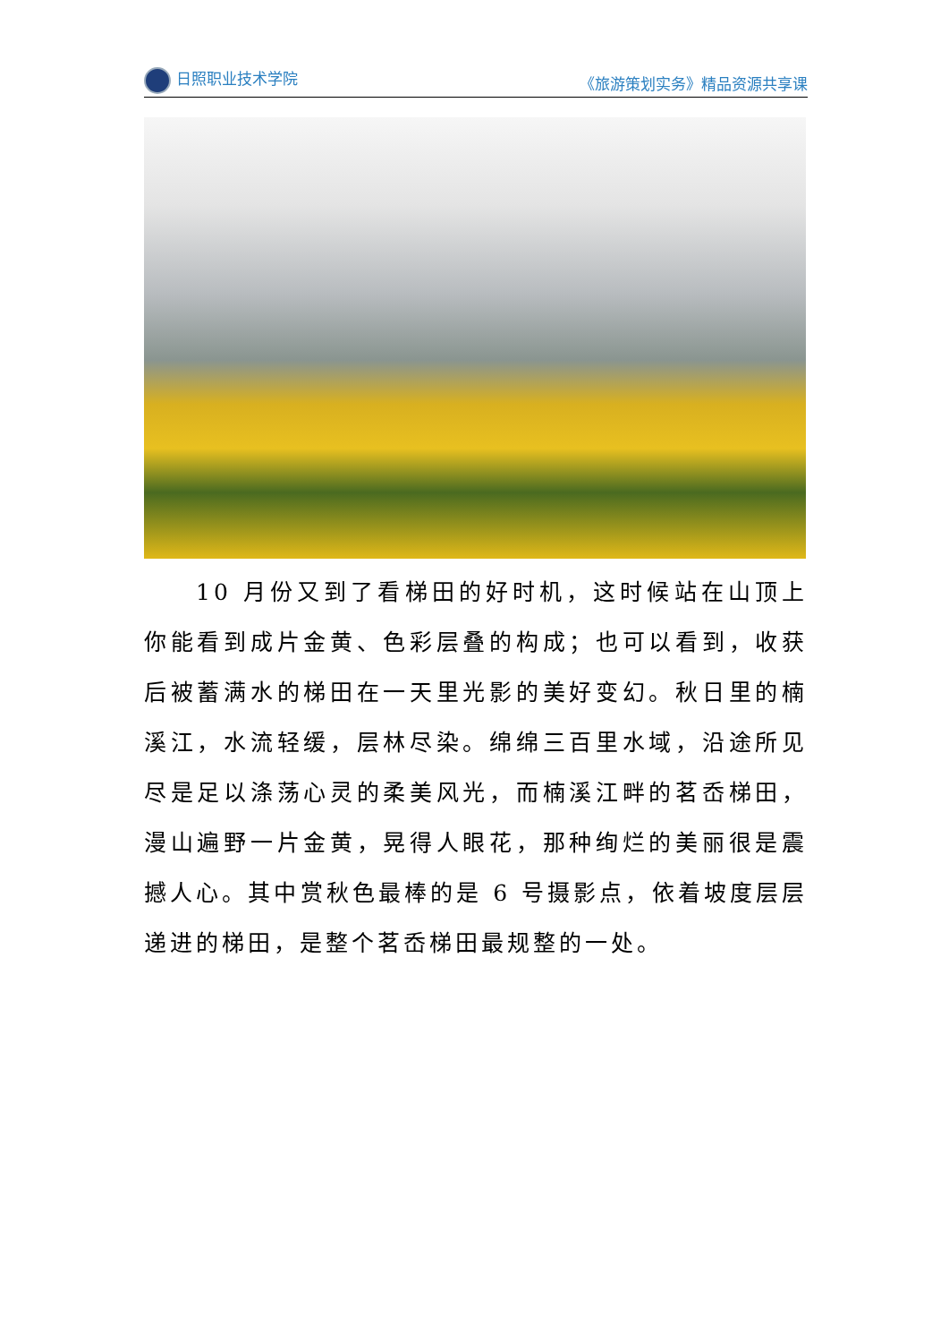日照职业技术学院 《旅游策划实务》精品资源共享课
10 月份又到了看梯田的好时机，这时候站在山顶上你能看到成片金黄、色彩层叠的构成；也可以看到，收获后被蓄满水的梯田在一天里光影的美好变幻。秋日里的楠溪江，水流轻缓，层林尽染。绵绵三百里水域，沿途所见尽是足以涤荡心灵的柔美风光，而楠溪江畔的茗岙梯田，漫山遍野一片金黄，晃得人眼花，那种绚烂的美丽很是震撼人心。其中赏秋色最棒的是 6 号摄影点，依着坡度层层递进的梯田，是整个茗岙梯田最规整的一处。